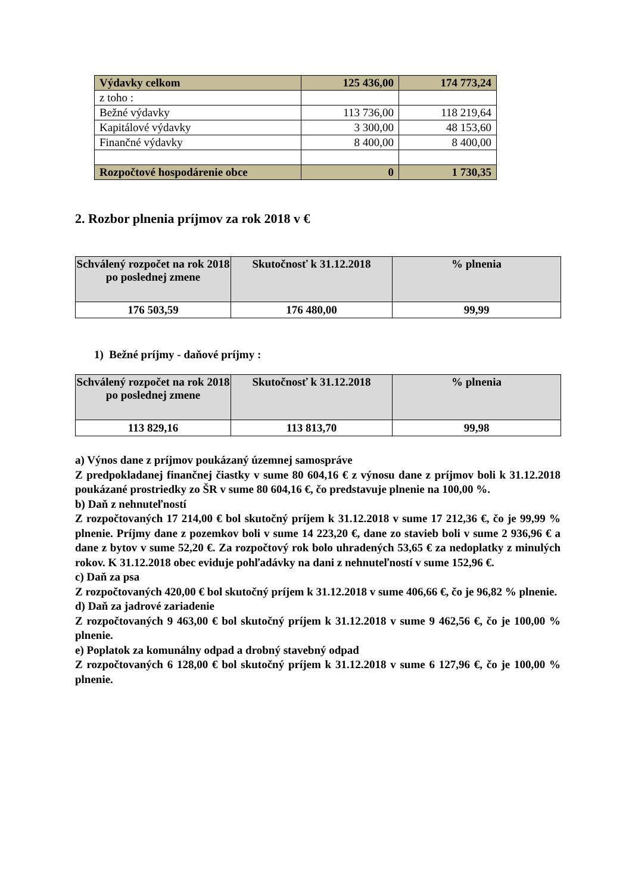| Výdavky celkom | 125 436,00 | 174 773,24 |
| z toho : | | |
| Bežné výdavky | 113 736,00 | 118 219,64 |
| Kapitálové výdavky | 3 300,00 | 48 153,60 |
| Finančné výdavky | 8 400,00 | 8 400,00 |
| Rozpočtové hospodárenie obce | 0 | 1 730,35 |
2. Rozbor plnenia príjmov za rok 2018 v €
| Schválený rozpočet na rok 2018 po poslednej zmene | Skutočnosť k 31.12.2018 | % plnenia |
| --- | --- | --- |
| 176 503,59 | 176 480,00 | 99,99 |
1) Bežné príjmy - daňové príjmy :
| Schválený rozpočet na rok 2018 po poslednej zmene | Skutočnosť k 31.12.2018 | % plnenia |
| --- | --- | --- |
| 113 829,16 | 113 813,70 | 99,98 |
a) Výnos dane z príjmov poukázaný územnej samospráve
Z predpokladanej finančnej čiastky v sume 80 604,16 € z výnosu dane z príjmov boli k 31.12.2018 poukázané prostriedky zo ŠR v sume 80 604,16 €, čo predstavuje plnenie na 100,00 %.
b) Daň z nehnuteľností
Z rozpočtovaných 17 214,00 € bol skutočný príjem k 31.12.2018 v sume 17 212,36 €, čo je 99,99 % plnenie. Príjmy dane z pozemkov boli v sume 14 223,20 €, dane zo stavieb boli v sume 2 936,96 € a dane z bytov v sume 52,20 €. Za rozpočtový rok bolo uhradených 53,65 € za nedoplatky z minulých rokov. K 31.12.2018 obec eviduje pohľadávky na dani z nehnuteľností v sume 152,96 €.
c) Daň za psa
Z rozpočtovaných 420,00 € bol skutočný príjem k 31.12.2018 v sume 406,66 €, čo je 96,82 % plnenie.
d) Daň za jadrové zariadenie
Z rozpočtovaných 9 463,00 € bol skutočný príjem k 31.12.2018 v sume 9 462,56 €, čo je 100,00 % plnenie.
e) Poplatok za komunálny odpad a drobný stavebný odpad
Z rozpočtovaných 6 128,00 € bol skutočný príjem k 31.12.2018 v sume 6 127,96 €, čo je 100,00 % plnenie.